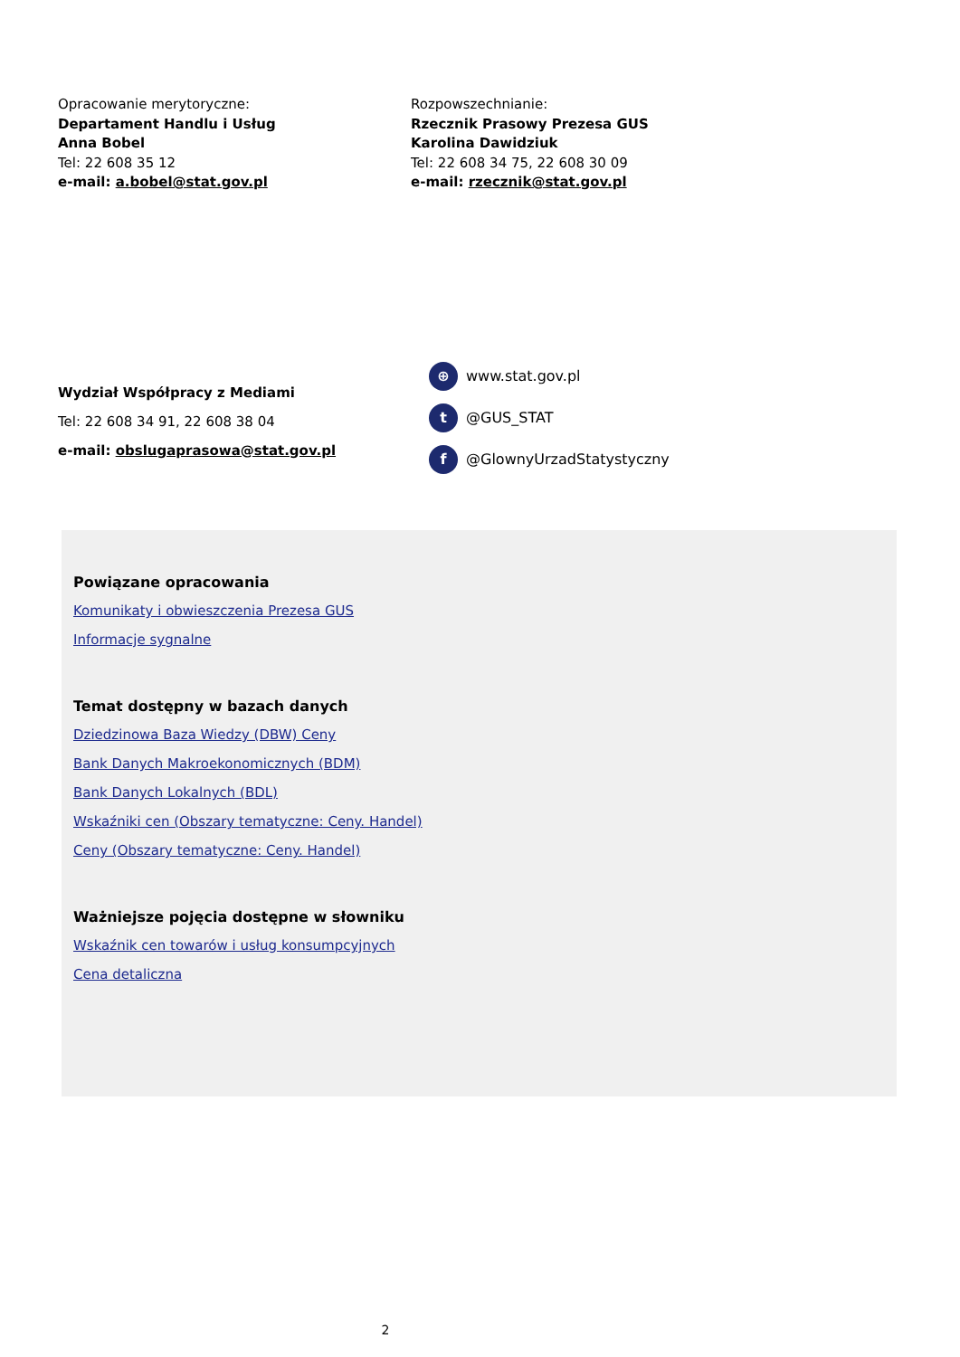Opracowanie merytoryczne:
Departament Handlu i Usług
Anna Bobel
Tel: 22 608 35 12
e-mail: a.bobel@stat.gov.pl
Rozpowszechnianie:
Rzecznik Prasowy Prezesa GUS
Karolina Dawidziuk
Tel: 22 608 34 75, 22 608 30 09
e-mail: rzecznik@stat.gov.pl
Wydział Współpracy z Mediami
Tel: 22 608 34 91, 22 608 38 04
e-mail: obslugaprasowa@stat.gov.pl
⊕ www.stat.gov.pl
t @GUS_STAT
f @GlownyUrzadStatystyczny
Powiązane opracowania
Komunikaty i obwieszczenia Prezesa GUS
Informacje sygnalne
Temat dostępny w bazach danych
Dziedzinowa Baza Wiedzy (DBW) Ceny
Bank Danych Makroekonomicznych (BDM)
Bank Danych Lokalnych (BDL)
Wskaźniki cen (Obszary tematyczne: Ceny. Handel)
Ceny (Obszary tematyczne: Ceny. Handel)
Ważniejsze pojęcia dostępne w słowniku
Wskaźnik cen towarów i usług konsumpcyjnych
Cena detaliczna
2